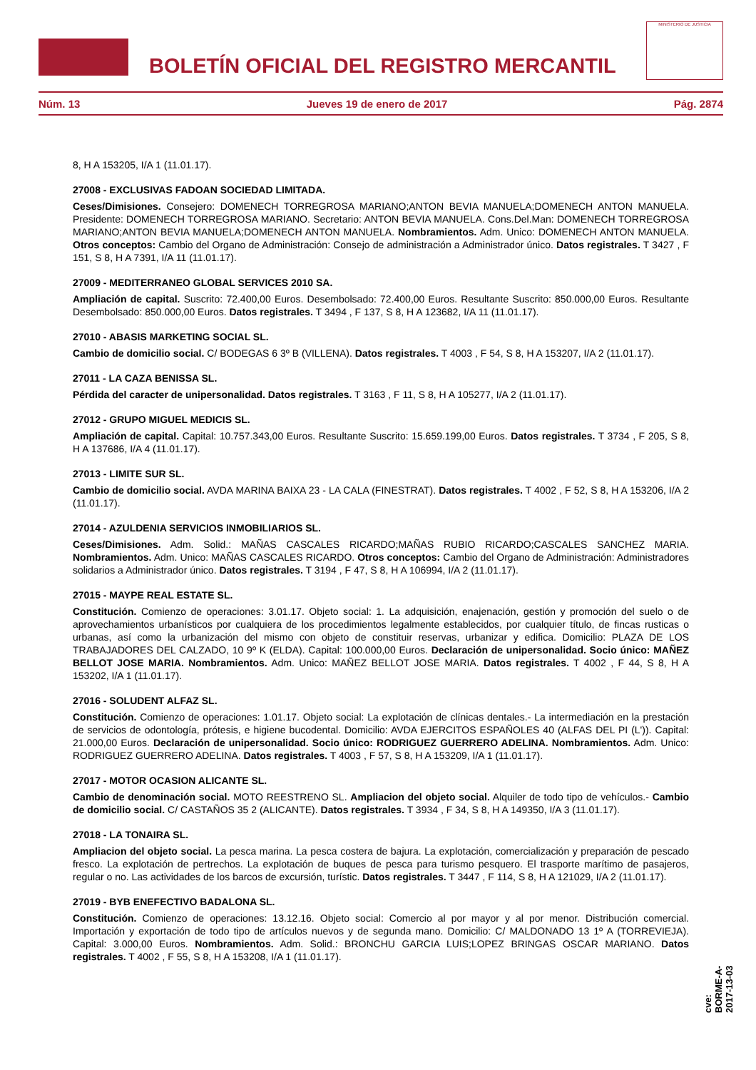BOLETÍN OFICIAL DEL REGISTRO MERCANTIL
MINISTERIO DE JUSTICIA
Núm. 13 Jueves 19 de enero de 2017 Pág. 2874
8, H A 153205, I/A 1 (11.01.17).
27008 - EXCLUSIVAS FADOAN SOCIEDAD LIMITADA.
Ceses/Dimisiones. Consejero: DOMENECH TORREGROSA MARIANO;ANTON BEVIA MANUELA;DOMENECH ANTON MANUELA. Presidente: DOMENECH TORREGROSA MARIANO. Secretario: ANTON BEVIA MANUELA. Cons.Del.Man: DOMENECH TORREGROSA MARIANO;ANTON BEVIA MANUELA;DOMENECH ANTON MANUELA. Nombramientos. Adm. Unico: DOMENECH ANTON MANUELA. Otros conceptos: Cambio del Organo de Administración: Consejo de administración a Administrador único. Datos registrales. T 3427 , F 151, S 8, H A 7391, I/A 11 (11.01.17).
27009 - MEDITERRANEO GLOBAL SERVICES 2010 SA.
Ampliación de capital. Suscrito: 72.400,00 Euros. Desembolsado: 72.400,00 Euros. Resultante Suscrito: 850.000,00 Euros. Resultante Desembolsado: 850.000,00 Euros. Datos registrales. T 3494 , F 137, S 8, H A 123682, I/A 11 (11.01.17).
27010 - ABASIS MARKETING SOCIAL SL.
Cambio de domicilio social. C/ BODEGAS 6 3º B (VILLENA). Datos registrales. T 4003 , F 54, S 8, H A 153207, I/A 2 (11.01.17).
27011 - LA CAZA BENISSA SL.
Pérdida del caracter de unipersonalidad. Datos registrales. T 3163 , F 11, S 8, H A 105277, I/A 2 (11.01.17).
27012 - GRUPO MIGUEL MEDICIS SL.
Ampliación de capital. Capital: 10.757.343,00 Euros. Resultante Suscrito: 15.659.199,00 Euros. Datos registrales. T 3734 , F 205, S 8, H A 137686, I/A 4 (11.01.17).
27013 - LIMITE SUR SL.
Cambio de domicilio social. AVDA MARINA BAIXA 23 - LA CALA (FINESTRAT). Datos registrales. T 4002 , F 52, S 8, H A 153206, I/A 2 (11.01.17).
27014 - AZULDENIA SERVICIOS INMOBILIARIOS SL.
Ceses/Dimisiones. Adm. Solid.: MAÑAS CASCALES RICARDO;MAÑAS RUBIO RICARDO;CASCALES SANCHEZ MARIA. Nombramientos. Adm. Unico: MAÑAS CASCALES RICARDO. Otros conceptos: Cambio del Organo de Administración: Administradores solidarios a Administrador único. Datos registrales. T 3194 , F 47, S 8, H A 106994, I/A 2 (11.01.17).
27015 - MAYPE REAL ESTATE SL.
Constitución. Comienzo de operaciones: 3.01.17. Objeto social: 1. La adquisición, enajenación, gestión y promoción del suelo o de aprovechamientos urbanísticos por cualquiera de los procedimientos legalmente establecidos, por cualquier título, de fincas rusticas o urbanas, así como la urbanización del mismo con objeto de constituir reservas, urbanizar y edifica. Domicilio: PLAZA DE LOS TRABAJADORES DEL CALZADO, 10 9º K (ELDA). Capital: 100.000,00 Euros. Declaración de unipersonalidad. Socio único: MAÑEZ BELLOT JOSE MARIA. Nombramientos. Adm. Unico: MAÑEZ BELLOT JOSE MARIA. Datos registrales. T 4002 , F 44, S 8, H A 153202, I/A 1 (11.01.17).
27016 - SOLUDENT ALFAZ SL.
Constitución. Comienzo de operaciones: 1.01.17. Objeto social: La explotación de clínicas dentales.- La intermediación en la prestación de servicios de odontología, prótesis, e higiene bucodental. Domicilio: AVDA EJERCITOS ESPAÑOLES 40 (ALFAS DEL PI (L')). Capital: 21.000,00 Euros. Declaración de unipersonalidad. Socio único: RODRIGUEZ GUERRERO ADELINA. Nombramientos. Adm. Unico: RODRIGUEZ GUERRERO ADELINA. Datos registrales. T 4003 , F 57, S 8, H A 153209, I/A 1 (11.01.17).
27017 - MOTOR OCASION ALICANTE SL.
Cambio de denominación social. MOTO REESTRENO SL. Ampliacion del objeto social. Alquiler de todo tipo de vehículos.- Cambio de domicilio social. C/ CASTAÑOS 35 2 (ALICANTE). Datos registrales. T 3934 , F 34, S 8, H A 149350, I/A 3 (11.01.17).
27018 - LA TONAIRA SL.
Ampliacion del objeto social. La pesca marina. La pesca costera de bajura. La explotación, comercialización y preparación de pescado fresco. La explotación de pertrechos. La explotación de buques de pesca para turismo pesquero. El trasporte marítimo de pasajeros, regular o no. Las actividades de los barcos de excursión, turístic. Datos registrales. T 3447 , F 114, S 8, H A 121029, I/A 2 (11.01.17).
27019 - BYB ENEFECTIVO BADALONA SL.
Constitución. Comienzo de operaciones: 13.12.16. Objeto social: Comercio al por mayor y al por menor. Distribución comercial. Importación y exportación de todo tipo de artículos nuevos y de segunda mano. Domicilio: C/ MALDONADO 13 1º A (TORREVIEJA). Capital: 3.000,00 Euros. Nombramientos. Adm. Solid.: BRONCHU GARCIA LUIS;LOPEZ BRINGAS OSCAR MARIANO. Datos registrales. T 4002 , F 55, S 8, H A 153208, I/A 1 (11.01.17).
cve: BORME-A-2017-13-03